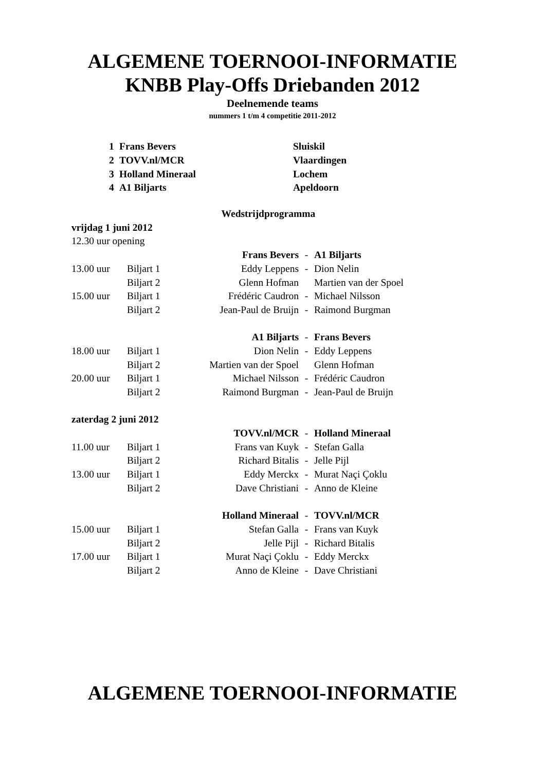ALGEMENE TOERNOOI-INFORMATIE
KNBB Play-Offs Driebanden 2012
Deelnemende teams
nummers 1 t/m 4 competitie 2011-2012
| 1 | Frans Bevers | Sluiskil |
| 2 | TOVV.nl/MCR | Vlaardingen |
| 3 | Holland Mineraal | Lochem |
| 4 | A1 Biljarts | Apeldoorn |
| Wedstrijdprogramma | | | | |
| vrijdag 1 juni 2012 | | | | |
| 12.30 uur opening | | | | |
| | | Frans Bevers | - | A1 Biljarts |
| 13.00 uur | Biljart 1 | Eddy Leppens | - | Dion Nelin |
| | Biljart 2 | Glenn Hofman | | Martien van der Spoel |
| 15.00 uur | Biljart 1 | Frédéric Caudron | - | Michael Nilsson |
| | Biljart 2 | Jean-Paul de Bruijn | - | Raimond Burgman |
| | | A1 Biljarts | - | Frans Bevers |
| 18.00 uur | Biljart 1 | Dion Nelin | - | Eddy Leppens |
| | Biljart 2 | Martien van der Spoel | | Glenn Hofman |
| 20.00 uur | Biljart 1 | Michael Nilsson | - | Frédéric Caudron |
| | Biljart 2 | Raimond Burgman | - | Jean-Paul de Bruijn |
| zaterdag 2 juni 2012 | | | | |
| | | TOVV.nl/MCR | - | Holland Mineraal |
| 11.00 uur | Biljart 1 | Frans van Kuyk | - | Stefan Galla |
| | Biljart 2 | Richard Bitalis | - | Jelle Pijl |
| 13.00 uur | Biljart 1 | Eddy Merckx | - | Murat Naçi Çoklu |
| | Biljart 2 | Dave Christiani | - | Anno de Kleine |
| | | Holland Mineraal | - | TOVV.nl/MCR |
| 15.00 uur | Biljart 1 | Stefan Galla | - | Frans van Kuyk |
| | Biljart 2 | Jelle Pijl | - | Richard Bitalis |
| 17.00 uur | Biljart 1 | Murat Naçi Çoklu | - | Eddy Merckx |
| | Biljart 2 | Anno de Kleine | - | Dave Christiani |
ALGEMENE TOERNOOI-INFORMATIE